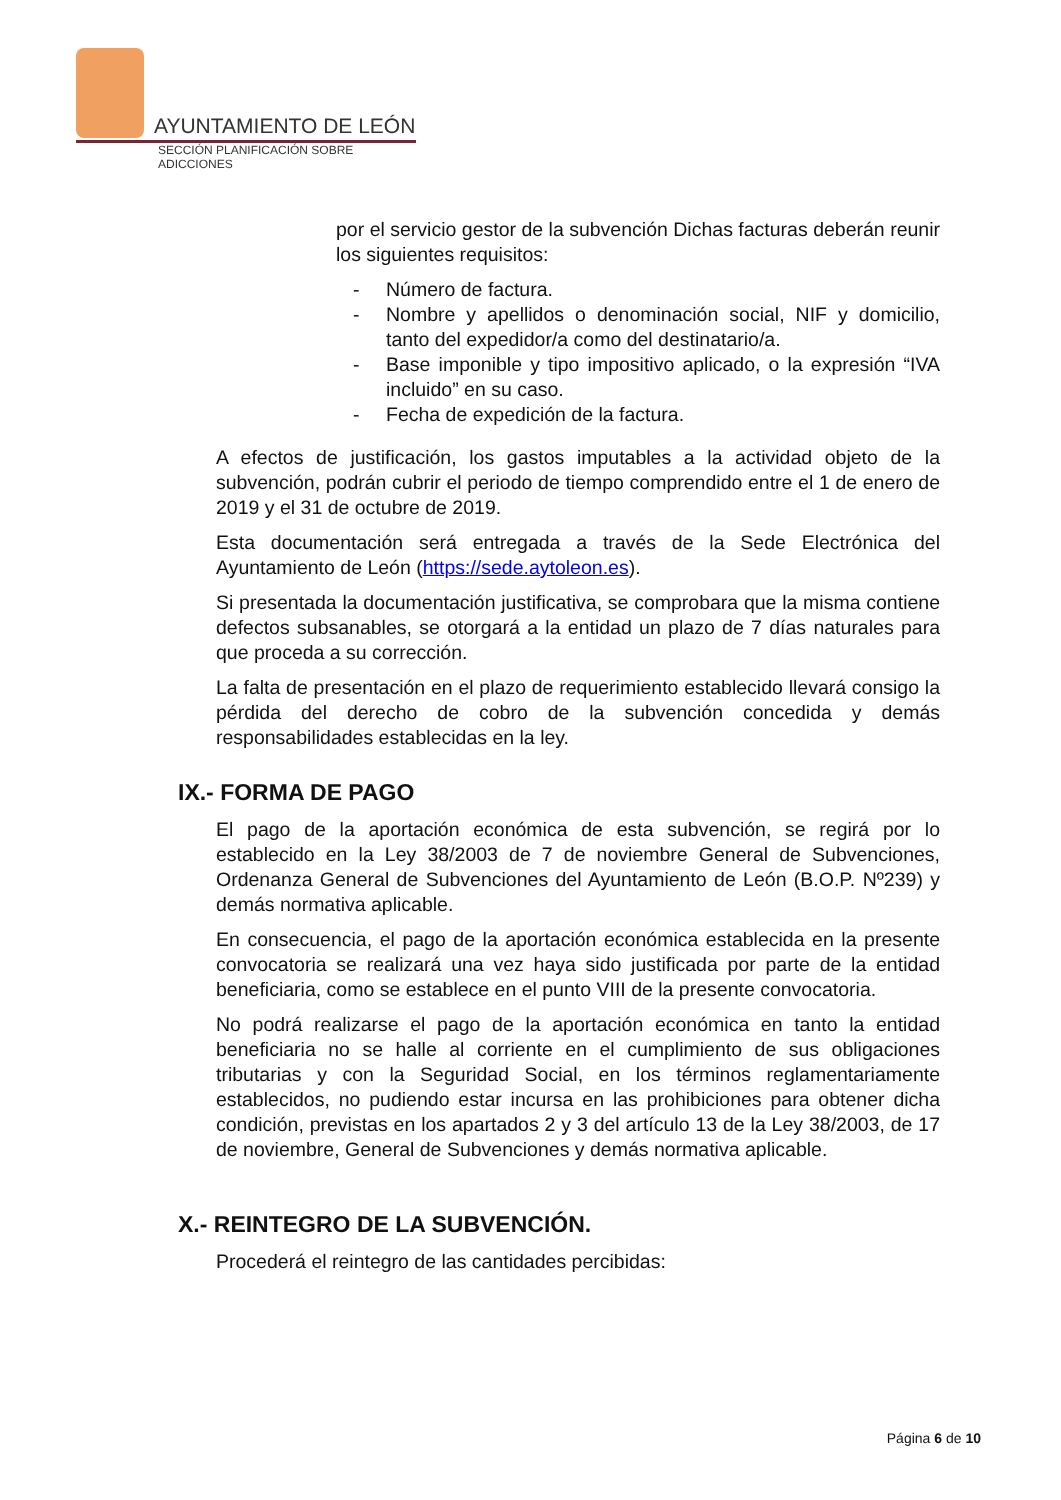AYUNTAMIENTO DE LEÓN
SECCIÓN PLANIFICACIÓN SOBRE ADICCIONES
por el servicio gestor de la subvención Dichas facturas deberán reunir los siguientes requisitos:
- Número de factura.
- Nombre y apellidos o denominación social, NIF y domicilio, tanto del expedidor/a como del destinatario/a.
- Base imponible y tipo impositivo aplicado, o la expresión “IVA incluido” en su caso.
- Fecha de expedición de la factura.
A efectos de justificación, los gastos imputables a la actividad objeto de la subvención, podrán cubrir el periodo de tiempo comprendido entre el 1 de enero de 2019 y el 31 de octubre de 2019.
Esta documentación será entregada a través de la Sede Electrónica del Ayuntamiento de León (https://sede.aytoleon.es).
Si presentada la documentación justificativa, se comprobara que la misma contiene defectos subsanables, se otorgará a la entidad un plazo de 7 días naturales para que proceda a su corrección.
La falta de presentación en el plazo de requerimiento establecido llevará consigo la pérdida del derecho de cobro de la subvención concedida y demás responsabilidades establecidas en la ley.
IX.- FORMA DE PAGO
El pago de la aportación económica de esta subvención, se regirá por lo establecido en la Ley 38/2003 de 7 de noviembre General de Subvenciones, Ordenanza General de Subvenciones del Ayuntamiento de León (B.O.P. Nº239) y demás normativa aplicable.
En consecuencia, el pago de la aportación económica establecida en la presente convocatoria se realizará una vez haya sido justificada por parte de la entidad beneficiaria, como se establece en el punto VIII de la presente convocatoria.
No podrá realizarse el pago de la aportación económica en tanto la entidad beneficiaria no se halle al corriente en el cumplimiento de sus obligaciones tributarias y con la Seguridad Social, en los términos reglamentariamente establecidos, no pudiendo estar incursa en las prohibiciones para obtener dicha condición, previstas en los apartados 2 y 3 del artículo 13 de la Ley 38/2003, de 17 de noviembre, General de Subvenciones y demás normativa aplicable.
X.- REINTEGRO DE LA SUBVENCIÓN.
Procederá el reintegro de las cantidades percibidas:
Página 6 de 10